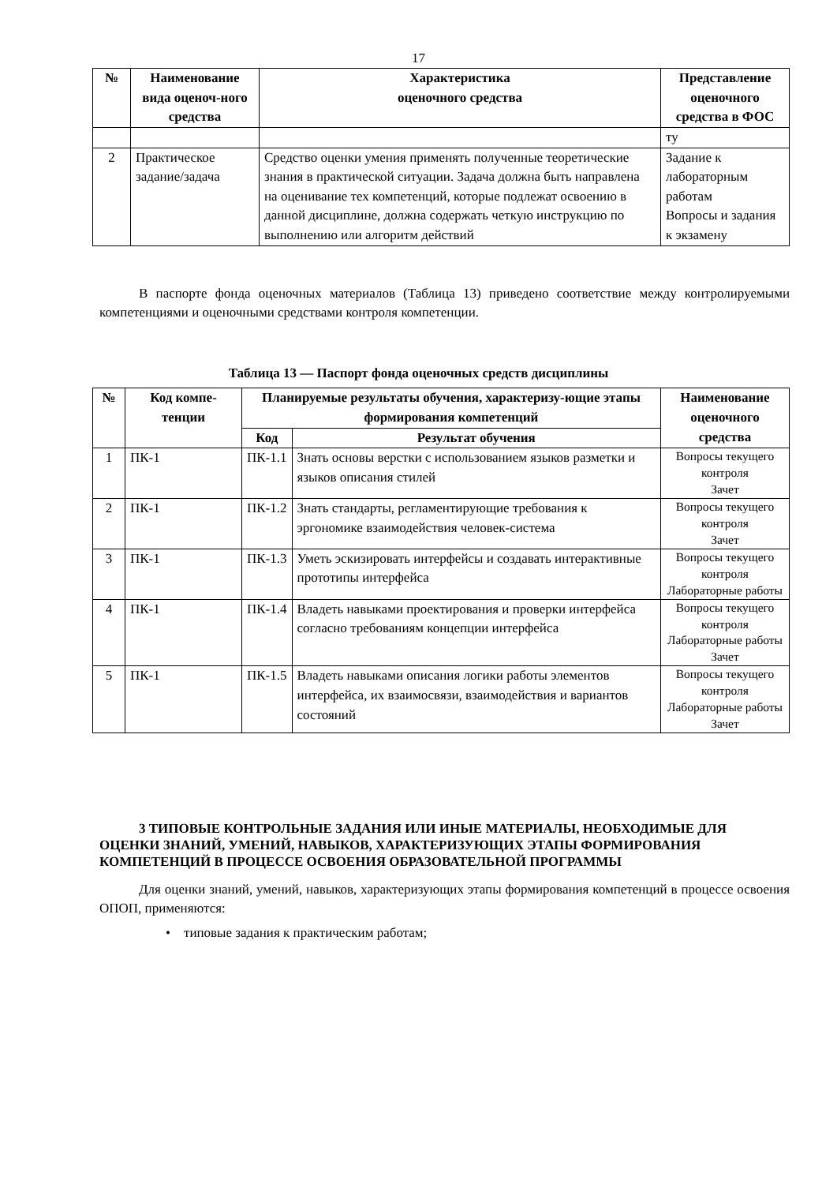17
| № | Наименование вида оценоч-ного средства | Характеристика оценочного средства | Представление оценочного средства в ФОС |
| --- | --- | --- | --- |
| | | | ту |
| 2 | Практическое задание/задача | Средство оценки умения применять полученные теоретические знания в практической ситуации. Задача должна быть направлена на оценивание тех компетенций, которые подлежат освоению в данной дисциплине, должна содержать четкую инструкцию по выполнению или алгоритм действий | Задание к лабораторным работам Вопросы и задания к экзамену |
В паспорте фонда оценочных материалов (Таблица 13) приведено соответствие между контролируемыми компетенциями и оценочными средствами контроля компетенции.
Таблица 13 — Паспорт фонда оценочных средств дисциплины
| № | Код компе-тенции | Планируемые результаты обучения, характеризу-ющие этапы формирования компетенций | | Наименование оценочного средства |
| --- | --- | --- | --- | --- |
| | | Код | Результат обучения | |
| 1 | ПК-1 | ПК-1.1 | Знать основы верстки с использованием языков разметки и языков описания стилей | Вопросы текущего контроля Зачет |
| 2 | ПК-1 | ПК-1.2 | Знать стандарты, регламентирующие требования к эргономике взаимодействия человек-система | Вопросы текущего контроля Зачет |
| 3 | ПК-1 | ПК-1.3 | Уметь эскизировать интерфейсы и создавать интерактивные прототипы интерфейса | Вопросы текущего контроля Лабораторные работы |
| 4 | ПК-1 | ПК-1.4 | Владеть навыками проектирования и проверки интерфейса согласно требованиям концепции интерфейса | Вопросы текущего контроля Лабораторные работы Зачет |
| 5 | ПК-1 | ПК-1.5 | Владеть навыками описания логики работы элементов интерфейса, их взаимосвязи, взаимодействия и вариантов состояний | Вопросы текущего контроля Лабораторные работы Зачет |
3 ТИПОВЫЕ КОНТРОЛЬНЫЕ ЗАДАНИЯ ИЛИ ИНЫЕ МАТЕРИАЛЫ, НЕОБХОДИМЫЕ ДЛЯ ОЦЕНКИ ЗНАНИЙ, УМЕНИЙ, НАВЫКОВ, ХАРАКТЕРИЗУЮЩИХ ЭТАПЫ ФОРМИРОВАНИЯ КОМПЕТЕНЦИЙ В ПРОЦЕССЕ ОСВОЕНИЯ ОБРАЗОВАТЕЛЬНОЙ ПРОГРАММЫ
Для оценки знаний, умений, навыков, характеризующих этапы формирования компетенций в процессе освоения ОПОП, применяются:
• типовые задания к практическим работам;